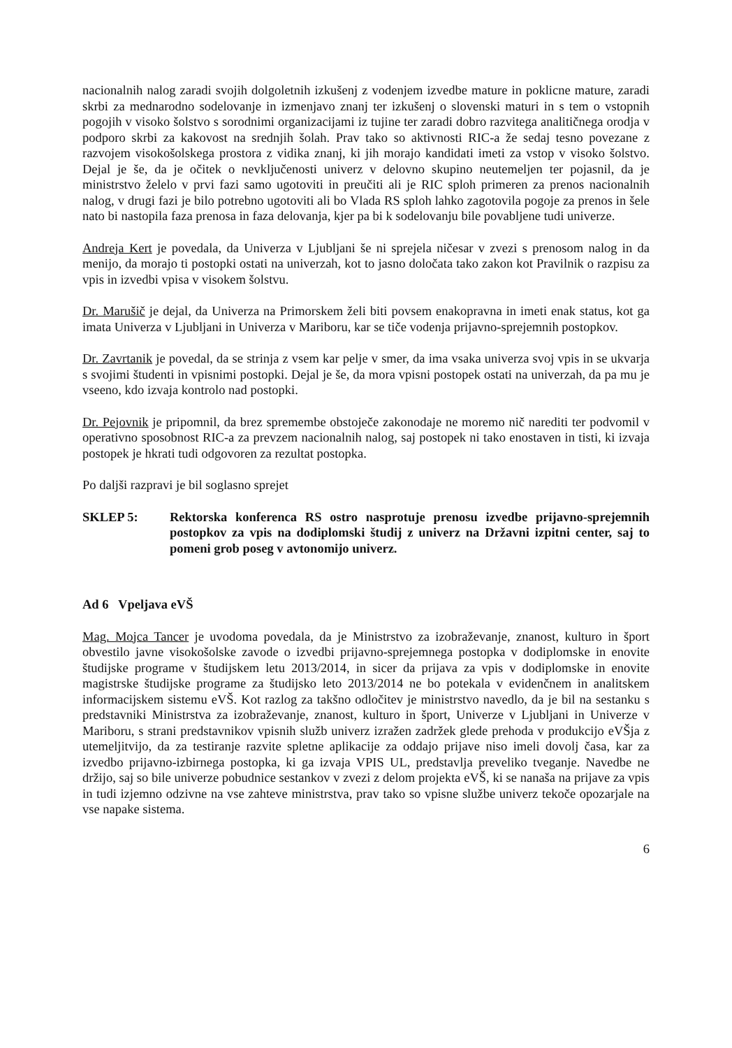nacionalnih nalog zaradi svojih dolgoletnih izkušenj z vodenjem izvedbe mature in poklicne mature, zaradi skrbi za mednarodno sodelovanje in izmenjavo znanj ter izkušenj o slovenski maturi in s tem o vstopnih pogojih v visoko šolstvo s sorodnimi organizacijami iz tujine ter zaradi dobro razvitega analitičnega orodja v podporo skrbi za kakovost na srednjih šolah. Prav tako so aktivnosti RIC-a že sedaj tesno povezane z razvojem visokošolskega prostora z vidika znanj, ki jih morajo kandidati imeti za vstop v visoko šolstvo. Dejal je še, da je očitek o nevključenosti univerz v delovno skupino neutemeljen ter pojasnil, da je ministrstvo želelo v prvi fazi samo ugotoviti in preučiti ali je RIC sploh primeren za prenos nacionalnih nalog, v drugi fazi je bilo potrebno ugotoviti ali bo Vlada RS sploh lahko zagotovila pogoje za prenos in šele nato bi nastopila faza prenosa in faza delovanja, kjer pa bi k sodelovanju bile povabljene tudi univerze.
Andreja Kert je povedala, da Univerza v Ljubljani še ni sprejela ničesar v zvezi s prenosom nalog in da menijo, da morajo ti postopki ostati na univerzah, kot to jasno določata tako zakon kot Pravilnik o razpisu za vpis in izvedbi vpisa v visokem šolstvu.
Dr. Marušič je dejal, da Univerza na Primorskem želi biti povsem enakopravna in imeti enak status, kot ga imata Univerza v Ljubljani in Univerza v Mariboru, kar se tiče vodenja prijavno-sprejemnih postopkov.
Dr. Zavrtanik je povedal, da se strinja z vsem kar pelje v smer, da ima vsaka univerza svoj vpis in se ukvarja s svojimi študenti in vpisnimi postopki. Dejal je še, da mora vpisni postopek ostati na univerzah, da pa mu je vseeno, kdo izvaja kontrolo nad postopki.
Dr. Pejovnik je pripomnil, da brez spremembe obstoječe zakonodaje ne moremo nič narediti ter podvomil v operativno sposobnost RIC-a za prevzem nacionalnih nalog, saj postopek ni tako enostaven in tisti, ki izvaja postopek je hkrati tudi odgovoren za rezultat postopka.
Po daljši razpravi je bil soglasno sprejet
SKLEP 5: Rektorska konferenca RS ostro nasprotuje prenosu izvedbe prijavno-sprejemnih postopkov za vpis na dodiplomski študij z univerz na Državni izpitni center, saj to pomeni grob poseg v avtonomijo univerz.
Ad 6 Vpeljava eVŠ
Mag. Mojca Tancer je uvodoma povedala, da je Ministrstvo za izobraževanje, znanost, kulturo in šport obvestilo javne visokošolske zavode o izvedbi prijavno-sprejemnega postopka v dodiplomske in enovite študijske programe v študijskem letu 2013/2014, in sicer da prijava za vpis v dodiplomske in enovite magistrske študijske programe za študijsko leto 2013/2014 ne bo potekala v evidenčnem in analitskem informacijskem sistemu eVŠ. Kot razlog za takšno odločitev je ministrstvo navedlo, da je bil na sestanku s predstavniki Ministrstva za izobraževanje, znanost, kulturo in šport, Univerze v Ljubljani in Univerze v Mariboru, s strani predstavnikov vpisnih služb univerz izražen zadržek glede prehoda v produkcijo eVŠja z utemeljitvijo, da za testiranje razvite spletne aplikacije za oddajo prijave niso imeli dovolj časa, kar za izvedbo prijavno-izbirnega postopka, ki ga izvaja VPIS UL, predstavlja preveliko tveganje. Navedbe ne držijo, saj so bile univerze pobudnice sestankov v zvezi z delom projekta eVŠ, ki se nanaša na prijave za vpis in tudi izjemno odzivne na vse zahteve ministrstva, prav tako so vpisne službe univerz tekoče opozarjale na vse napake sistema.
6